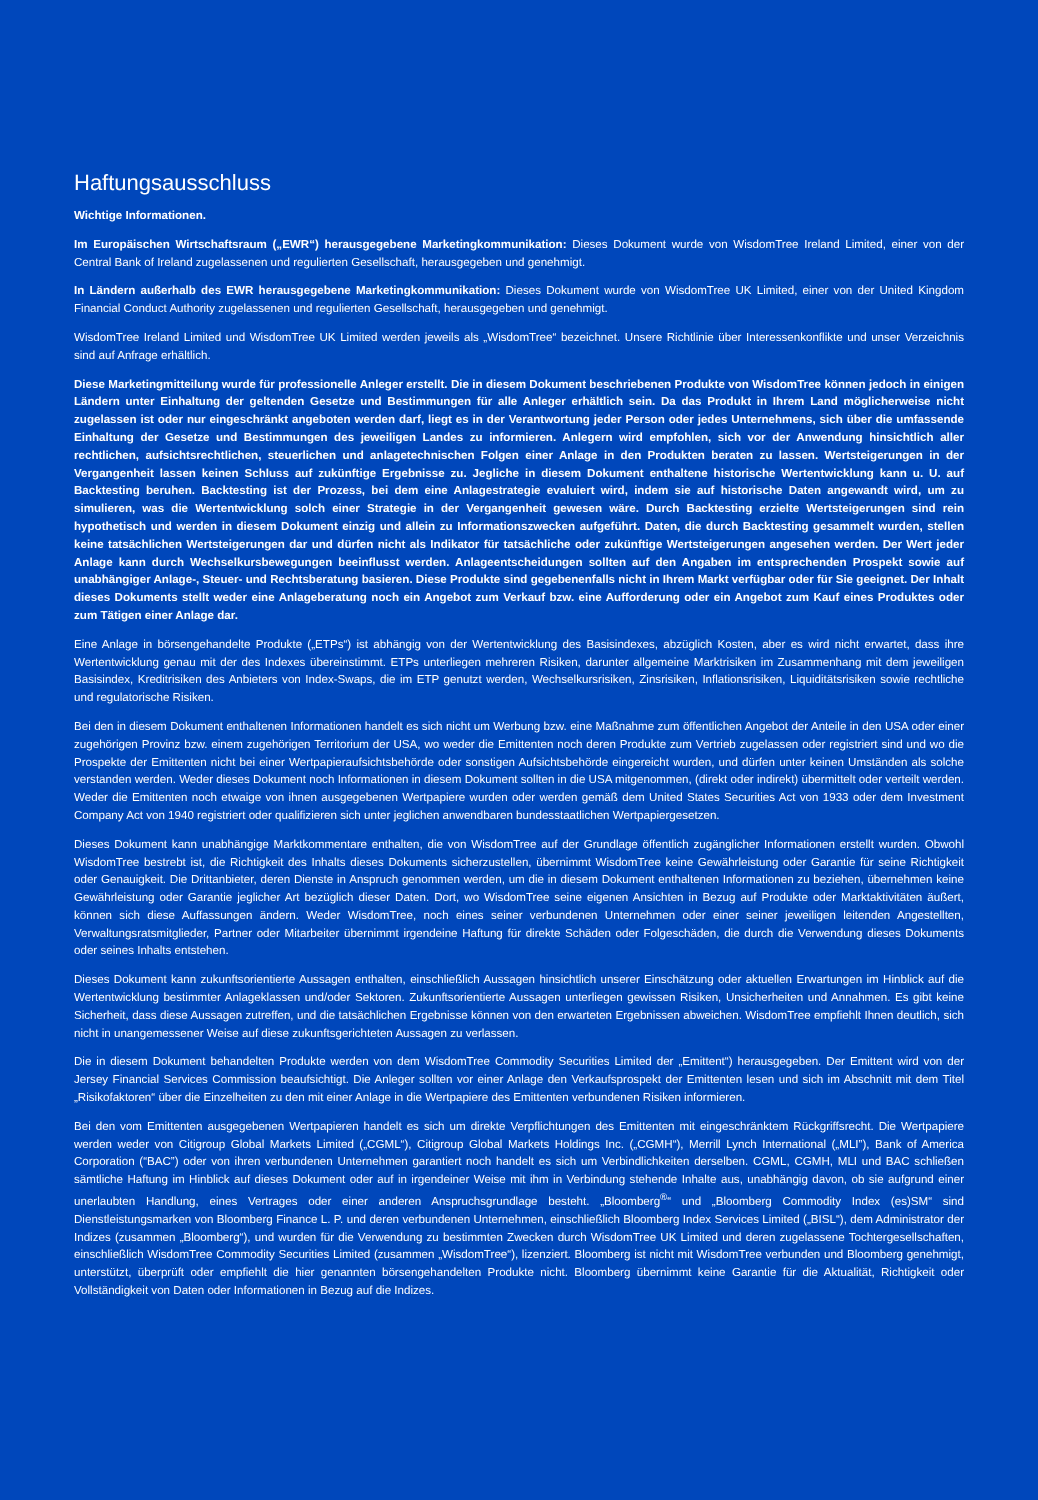Haftungsausschluss
Wichtige Informationen.
Im Europäischen Wirtschaftsraum („EWR“) herausgegebene Marketingkommunikation: Dieses Dokument wurde von WisdomTree Ireland Limited, einer von der Central Bank of Ireland zugelassenen und regulierten Gesellschaft, herausgegeben und genehmigt.
In Ländern außerhalb des EWR herausgegebene Marketingkommunikation: Dieses Dokument wurde von WisdomTree UK Limited, einer von der United Kingdom Financial Conduct Authority zugelassenen und regulierten Gesellschaft, herausgegeben und genehmigt.
WisdomTree Ireland Limited und WisdomTree UK Limited werden jeweils als „WisdomTree“ bezeichnet. Unsere Richtlinie über Interessenkonflikte und unser Verzeichnis sind auf Anfrage erhältlich.
Diese Marketingmitteilung wurde für professionelle Anleger erstellt. Die in diesem Dokument beschriebenen Produkte von WisdomTree können jedoch in einigen Ländern unter Einhaltung der geltenden Gesetze und Bestimmungen für alle Anleger erhältlich sein. Da das Produkt in Ihrem Land möglicherweise nicht zugelassen ist oder nur eingeschränkt angeboten werden darf, liegt es in der Verantwortung jeder Person oder jedes Unternehmens, sich über die umfassende Einhaltung der Gesetze und Bestimmungen des jeweiligen Landes zu informieren. Anlegern wird empfohlen, sich vor der Anwendung hinsichtlich aller rechtlichen, aufsichtsrechtlichen, steuerlichen und anlagetechnischen Folgen einer Anlage in den Produkten beraten zu lassen. Wertsteigerungen in der Vergangenheit lassen keinen Schluss auf zukünftige Ergebnisse zu. Jegliche in diesem Dokument enthaltene historische Wertentwicklung kann u. U. auf Backtesting beruhen. Backtesting ist der Prozess, bei dem eine Anlagestrategie evaluiert wird, indem sie auf historische Daten angewandt wird, um zu simulieren, was die Wertentwicklung solch einer Strategie in der Vergangenheit gewesen wäre. Durch Backtesting erzielte Wertsteigerungen sind rein hypothetisch und werden in diesem Dokument einzig und allein zu Informationszwecken aufgeführt. Daten, die durch Backtesting gesammelt wurden, stellen keine tatsächlichen Wertsteigerungen dar und dürfen nicht als Indikator für tatsächliche oder zukünftige Wertsteigerungen angesehen werden. Der Wert jeder Anlage kann durch Wechselkursbewegungen beeinflusst werden. Anlageentscheidungen sollten auf den Angaben im entsprechenden Prospekt sowie auf unabhängiger Anlage-, Steuer- und Rechtsberatung basieren. Diese Produkte sind gegebenenfalls nicht in Ihrem Markt verfügbar oder für Sie geeignet. Der Inhalt dieses Dokuments stellt weder eine Anlageberatung noch ein Angebot zum Verkauf bzw. eine Aufforderung oder ein Angebot zum Kauf eines Produktes oder zum Tätigen einer Anlage dar.
Eine Anlage in börsengehandelte Produkte („ETPs“) ist abhängig von der Wertentwicklung des Basisindexes, abzüglich Kosten, aber es wird nicht erwartet, dass ihre Wertentwicklung genau mit der des Indexes übereinstimmt. ETPs unterliegen mehreren Risiken, darunter allgemeine Marktrisiken im Zusammenhang mit dem jeweiligen Basisindex, Kreditrisiken des Anbieters von Index-Swaps, die im ETP genutzt werden, Wechselkursrisiken, Zinsrisiken, Inflationsrisiken, Liquiditätsrisiken sowie rechtliche und regulatorische Risiken.
Bei den in diesem Dokument enthaltenen Informationen handelt es sich nicht um Werbung bzw. eine Maßnahme zum öffentlichen Angebot der Anteile in den USA oder einer zugehörigen Provinz bzw. einem zugehörigen Territorium der USA, wo weder die Emittenten noch deren Produkte zum Vertrieb zugelassen oder registriert sind und wo die Prospekte der Emittenten nicht bei einer Wertpapieraufsichtsbehörde oder sonstigen Aufsichtsbehörde eingereicht wurden, und dürfen unter keinen Umständen als solche verstanden werden. Weder dieses Dokument noch Informationen in diesem Dokument sollten in die USA mitgenommen, (direkt oder indirekt) übermittelt oder verteilt werden. Weder die Emittenten noch etwaige von ihnen ausgegebenen Wertpapiere wurden oder werden gemäß dem United States Securities Act von 1933 oder dem Investment Company Act von 1940 registriert oder qualifizieren sich unter jeglichen anwendbaren bundesstaatlichen Wertpapiergesetzen.
Dieses Dokument kann unabhängige Marktkommentare enthalten, die von WisdomTree auf der Grundlage öffentlich zugänglicher Informationen erstellt wurden. Obwohl WisdomTree bestrebt ist, die Richtigkeit des Inhalts dieses Dokuments sicherzustellen, übernimmt WisdomTree keine Gewährleistung oder Garantie für seine Richtigkeit oder Genauigkeit. Die Drittanbieter, deren Dienste in Anspruch genommen werden, um die in diesem Dokument enthaltenen Informationen zu beziehen, übernehmen keine Gewährleistung oder Garantie jeglicher Art bezüglich dieser Daten. Dort, wo WisdomTree seine eigenen Ansichten in Bezug auf Produkte oder Marktaktivitäten äußert, können sich diese Auffassungen ändern. Weder WisdomTree, noch eines seiner verbundenen Unternehmen oder einer seiner jeweiligen leitenden Angestellten, Verwaltungsratsmitglieder, Partner oder Mitarbeiter übernimmt irgendeine Haftung für direkte Schäden oder Folgeschäden, die durch die Verwendung dieses Dokuments oder seines Inhalts entstehen.
Dieses Dokument kann zukunftsorientierte Aussagen enthalten, einschließlich Aussagen hinsichtlich unserer Einschätzung oder aktuellen Erwartungen im Hinblick auf die Wertentwicklung bestimmter Anlageklassen und/oder Sektoren. Zukunftsorientierte Aussagen unterliegen gewissen Risiken, Unsicherheiten und Annahmen. Es gibt keine Sicherheit, dass diese Aussagen zutreffen, und die tatsächlichen Ergebnisse können von den erwarteten Ergebnissen abweichen. WisdomTree empfiehlt Ihnen deutlich, sich nicht in unangemessener Weise auf diese zukunftsgerichteten Aussagen zu verlassen.
Die in diesem Dokument behandelten Produkte werden von dem WisdomTree Commodity Securities Limited der „Emittent“) herausgegeben. Der Emittent wird von der Jersey Financial Services Commission beaufsichtigt. Die Anleger sollten vor einer Anlage den Verkaufsprospekt der Emittenten lesen und sich im Abschnitt mit dem Titel „Risikofaktoren“ über die Einzelheiten zu den mit einer Anlage in die Wertpapiere des Emittenten verbundenen Risiken informieren.
Bei den vom Emittenten ausgegebenen Wertpapieren handelt es sich um direkte Verpflichtungen des Emittenten mit eingeschränktem Rückgriffsrecht. Die Wertpapiere werden weder von Citigroup Global Markets Limited („CGML“), Citigroup Global Markets Holdings Inc. („CGMH“), Merrill Lynch International („MLI”), Bank of America Corporation (“BAC”) oder von ihren verbundenen Unternehmen garantiert noch handelt es sich um Verbindlichkeiten derselben. CGML, CGMH, MLI und BAC schließen sämtliche Haftung im Hinblick auf dieses Dokument oder auf in irgendeiner Weise mit ihm in Verbindung stehende Inhalte aus, unabhängig davon, ob sie aufgrund einer unerlaubten Handlung, eines Vertrages oder einer anderen Anspruchsgrundlage besteht. „Bloomberg<sup>®</sup>“ und „Bloomberg Commodity Index (es)SM“ sind Dienstleistungsmarken von Bloomberg Finance L. P. und deren verbundenen Unternehmen, einschließlich Bloomberg Index Services Limited („BISL“), dem Administrator der Indizes (zusammen „Bloomberg“), und wurden für die Verwendung zu bestimmten Zwecken durch WisdomTree UK Limited und deren zugelassene Tochtergesellschaften, einschließlich WisdomTree Commodity Securities Limited (zusammen „WisdomTree“), lizenziert. Bloomberg ist nicht mit WisdomTree verbunden und Bloomberg genehmigt, unterstützt, überprüft oder empfiehlt die hier genannten börsengehandelten Produkte nicht. Bloomberg übernimmt keine Garantie für die Aktualität, Richtigkeit oder Vollständigkeit von Daten oder Informationen in Bezug auf die Indizes.